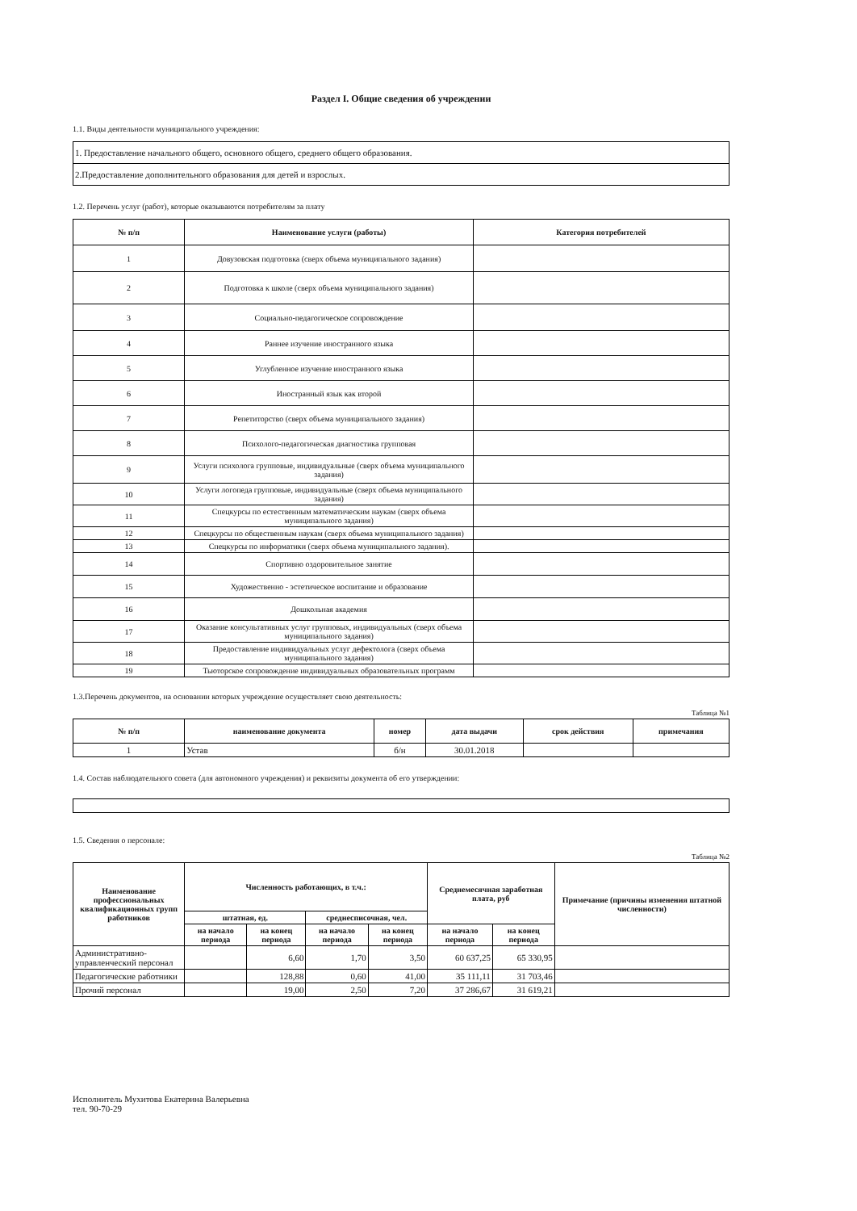Раздел I. Общие сведения об учреждении
1.1. Виды деятельности муниципального учреждения:
| 1. Предоставление начального общего, основного общего, среднего общего образования. |
| 2.Предоставление дополнительного образования для детей и взрослых. |
1.2. Перечень услуг (работ), которые оказываются потребителям за плату
| № п/п | Наименование услуги (работы) | Категория потребителей |
| --- | --- | --- |
| 1 | Довузовская подготовка (сверх объема муниципального задания) | |
| 2 | Подготовка к школе (сверх объема муниципального задания) | |
| 3 | Социально-педагогическое сопровождение | |
| 4 | Раннее изучение иностранного языка | |
| 5 | Углубленное изучение иностранного языка | |
| 6 | Иностранный язык как второй | |
| 7 | Репетиторство (сверх объема муниципального задания) | |
| 8 | Психолого-педагогическая диагностика групповая | |
| 9 | Услуги психолога групповые, индивидуальные (сверх объема муниципального задания) | |
| 10 | Услуги логопеда групповые, индивидуальные (сверх объема муниципального задания) | |
| 11 | Спецкурсы по естественным математическим наукам (сверх объема муниципального задания) | |
| 12 | Спецкурсы по общественным наукам (сверх объема муниципального задания) | |
| 13 | Спецкурсы по информатики (сверх объема муниципального задания). | |
| 14 | Спортивно оздоровительное занятие | |
| 15 | Художественно - эстетическое воспитание и образование | |
| 16 | Дошкольная академия | |
| 17 | Оказание консультативных услуг групповых, индивидуальных (сверх объема муниципального задания) | |
| 18 | Предоставление индивидуальных услуг дефектолога (сверх объема муниципального задания) | |
| 19 | Тьюторское сопровождение индивидуальных образовательных программ | |
1.3.Перечень документов, на основании которых учреждение осуществляет свою деятельность:
Таблица №1
| № п/п | наименование документа | номер | дата выдачи | срок действия | примечания |
| --- | --- | --- | --- | --- | --- |
| 1 | Устав | б/н | 30.01.2018 | | |
1.4. Состав наблюдательного совета (для автономного учреждения) и реквизиты документа об его утверждении:
1.5. Сведения о персонале:
Таблица №2
| Наименование профессиональных квалификационных групп работников | Численность работающих, в т.ч.: | | | | Среднемесячная заработная плата, руб | | Примечание (причины изменения штатной численности) |
| --- | --- | --- | --- | --- | --- | --- | --- |
| | штатная, ед. | | среднесписочная, чел. | | | | |
| | на начало периода | на конец периода | на начало периода | на конец периода | на начало периода | на конец периода | |
| Административно-управленческий персонал | | 6,60 | 1,70 | 3,50 | 60 637,25 | 65 330,95 | |
| Педагогические работники | | 128,88 | 0,60 | 41,00 | 35 111,11 | 31 703,46 | |
| Прочий персонал | | 19,00 | 2,50 | 7,20 | 37 286,67 | 31 619,21 | |
Исполнитель Мухитова Екатерина Валерьевна
тел. 90-70-29